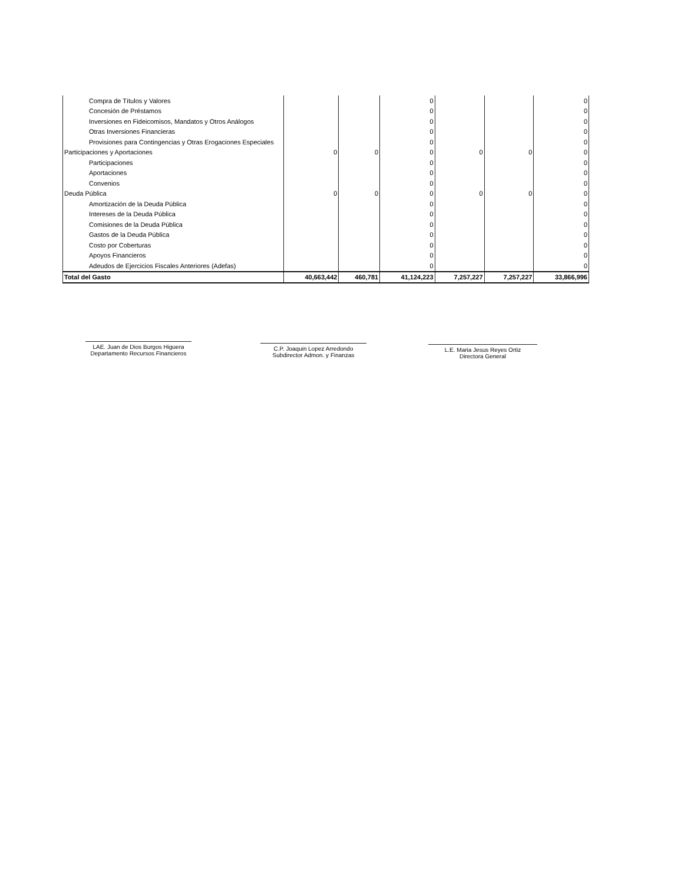| Compra de Títulos y Valores | | | 0 | | | 0 |
| Concesión de Préstamos | | | 0 | | | 0 |
| Inversiones en Fideicomisos, Mandatos y Otros Análogos | | | 0 | | | 0 |
| Otras Inversiones Financieras | | | 0 | | | 0 |
| Provisiones para Contingencias y Otras Erogaciones Especiales | | | 0 | | | 0 |
| Participaciones y Aportaciones | 0 | 0 | 0 | 0 | 0 | 0 |
| Participaciones | | | 0 | | | 0 |
| Aportaciones | | | 0 | | | 0 |
| Convenios | | | 0 | | | 0 |
| Deuda Pública | 0 | 0 | 0 | 0 | 0 | 0 |
| Amortización de la Deuda Pública | | | 0 | | | 0 |
| Intereses de la Deuda Pública | | | 0 | | | 0 |
| Comisiones de la Deuda Pública | | | 0 | | | 0 |
| Gastos de la Deuda Pública | | | 0 | | | 0 |
| Costo por Coberturas | | | 0 | | | 0 |
| Apoyos Financieros | | | 0 | | | 0 |
| Adeudos de Ejercicios Fiscales Anteriores (Adefas) | | | 0 | | | 0 |
| Total del Gasto | 40,663,442 | 460,781 | 41,124,223 | 7,257,227 | 7,257,227 | 33,866,996 |
LAE. Juan de Dios Burgos Higuera
Departamento Recursos Financieros
C.P. Joaquin Lopez Arredondo
Subdirector Admon. y Finanzas
L.E. Maria Jesus Reyes Ortiz
Directora General